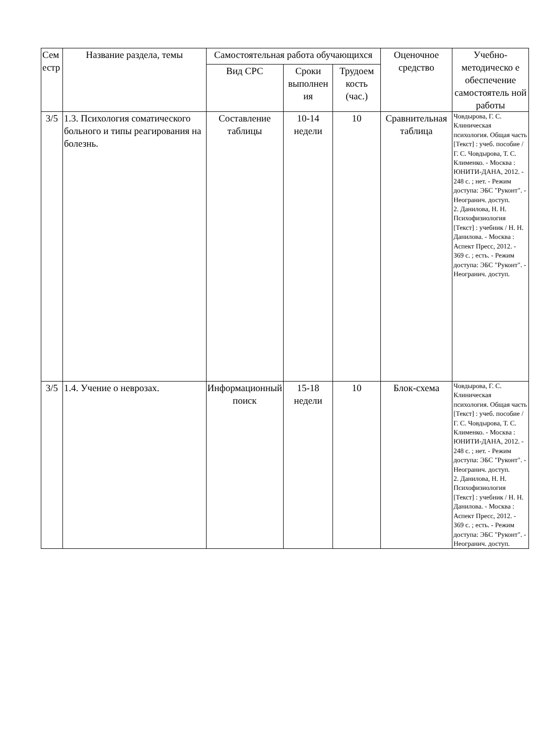| Сем естр | Название раздела, темы | Самостоятельная работа обучающихся | | | Оценочное средство | Учебно-методическо е обеспечение самостоятель ной работы |
| --- | --- | --- | --- | --- | --- | --- |
| | | Вид СРС | Сроки выполнен ия | Трудоем кость (час.) | | |
| 3/5 | 1.3. Психология соматического больного и типы реагирования на болезнь. | Составление таблицы | 10-14 недели | 10 | Сравнительная таблица | Човдырова, Г. С. Клиническая психология. Общая часть [Текст] : учеб. пособие / Г. С. Човдырова, Т. С. Клименко. - Москва : ЮНИТИ-ДАНА, 2012. - 248 с. ; нет. - Режим доступа: ЭБС "Руконт". - Неогранич. доступ. 2. Данилова, Н. Н. Психофизиология [Текст] : учебник / Н. Н. Данилова. - Москва : Аспект Пресс, 2012. - 369 с. ; есть. - Режим доступа: ЭБС "Руконт". - Неогранич. доступ. |
| 3/5 | 1.4. Учение о неврозах. | Информационный поиск | 15-18 недели | 10 | Блок-схема | Човдырова, Г. С. Клиническая психология. Общая часть [Текст] : учеб. пособие / Г. С. Човдырова, Т. С. Клименко. - Москва : ЮНИТИ-ДАНА, 2012. - 248 с. ; нет. - Режим доступа: ЭБС "Руконт". - Неогранич. доступ. 2. Данилова, Н. Н. Психофизиология [Текст] : учебник / Н. Н. Данилова. - Москва : Аспект Пресс, 2012. - 369 с. ; есть. - Режим доступа: ЭБС "Руконт". - Неогранич. доступ. |